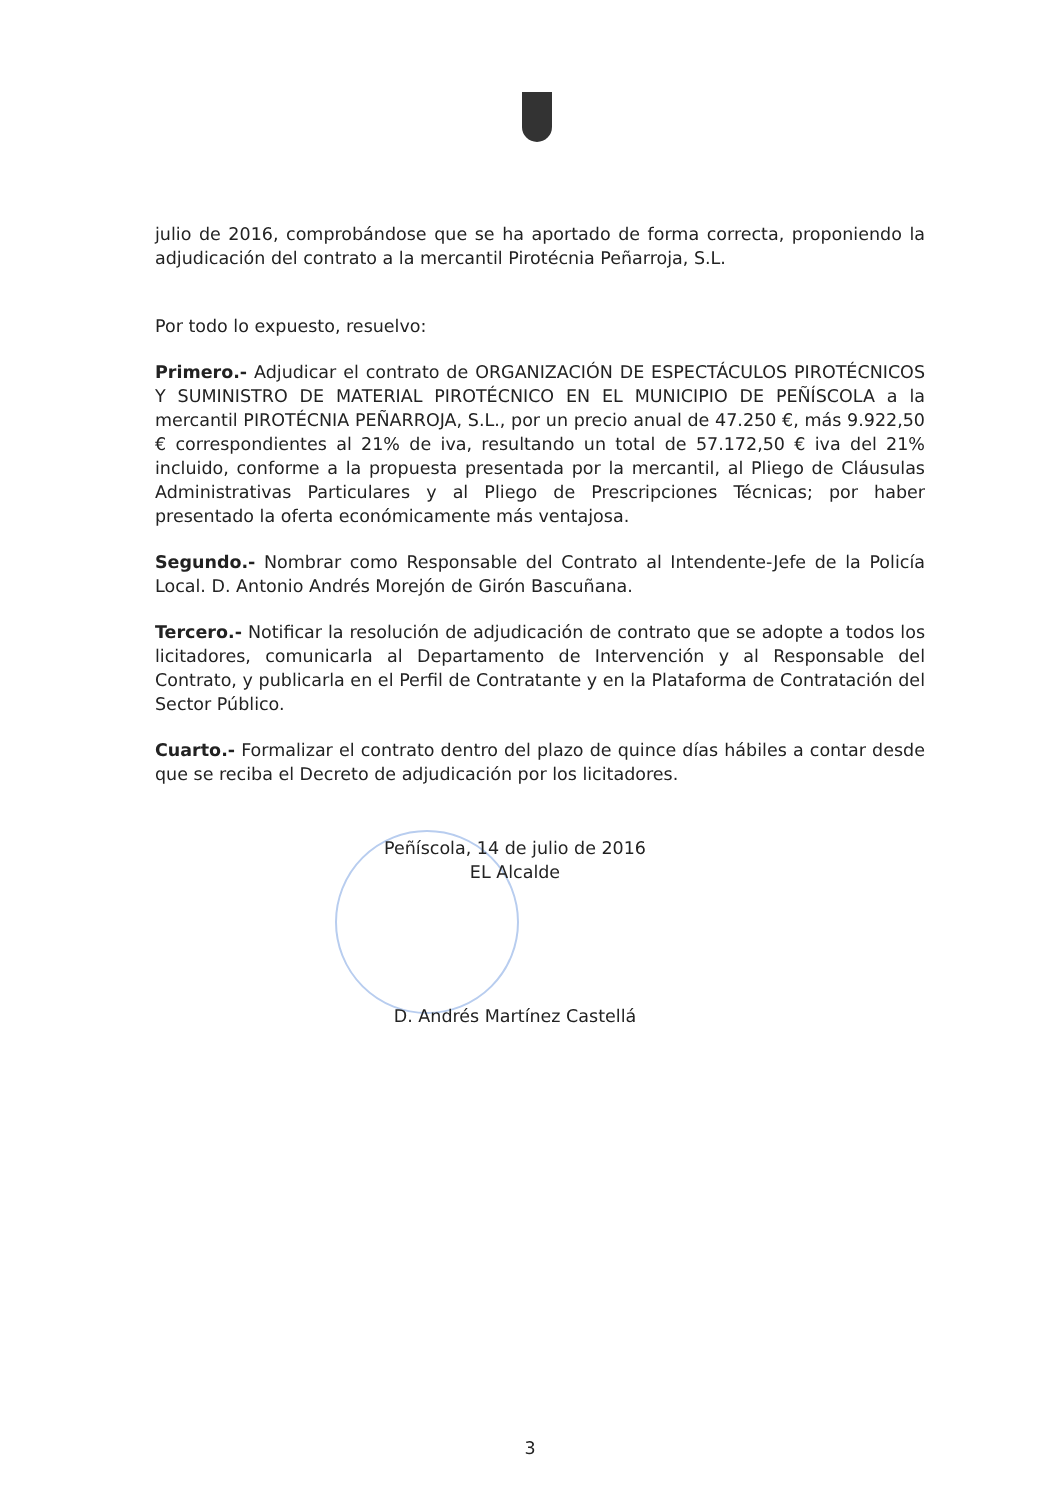julio de 2016, comprobándose que se ha aportado de forma correcta, proponiendo la adjudicación del contrato a la mercantil Pirotécnia Peñarroja, S.L.
Por todo lo expuesto, resuelvo:
Primero.- Adjudicar el contrato de ORGANIZACIÓN DE ESPECTÁCULOS PIROTÉCNICOS Y SUMINISTRO DE MATERIAL PIROTÉCNICO EN EL MUNICIPIO DE PEÑÍSCOLA a la mercantil PIROTÉCNIA PEÑARROJA, S.L., por un precio anual de 47.250 €, más 9.922,50 € correspondientes al 21% de iva, resultando un total de 57.172,50 € iva del 21% incluido, conforme a la propuesta presentada por la mercantil, al Pliego de Cláusulas Administrativas Particulares y al Pliego de Prescripciones Técnicas; por haber presentado la oferta económicamente más ventajosa.
Segundo.- Nombrar como Responsable del Contrato al Intendente-Jefe de la Policía Local. D. Antonio Andrés Morejón de Girón Bascuñana.
Tercero.- Notificar la resolución de adjudicación de contrato que se adopte a todos los licitadores, comunicarla al Departamento de Intervención y al Responsable del Contrato, y publicarla en el Perfil de Contratante y en la Plataforma de Contratación del Sector Público.
Cuarto.- Formalizar el contrato dentro del plazo de quince días hábiles a contar desde que se reciba el Decreto de adjudicación por los licitadores.
Peñíscola, 14 de julio de 2016
EL Alcalde
D. Andrés Martínez Castellá
3